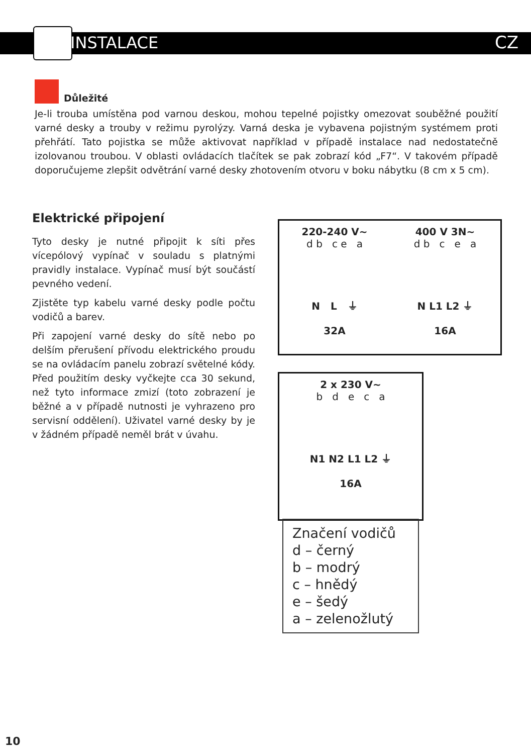INSTALACE CZ
Důležité
Je-li trouba umístěna pod varnou deskou, mohou tepelné pojistky omezovat souběžné použití varné desky a trouby v režimu pyrolýzy. Varná deska je vybavena pojistným systémem proti přehřátí. Tato pojistka se může aktivovat například v případě instalace nad nedostatečně izolovanou troubou. V oblasti ovládacích tlačítek se pak zobrazí kód „F7“. V takovém případě doporučujeme zlepšit odvětrání varné desky zhotovením otvoru v boku nábytku (8 cm x 5 cm).
Elektrické připojení
Tyto desky je nutné připojit k síti přes vícepólový vypínač v souladu s platnými pravidly instalace. Vypínač musí být součástí pevného vedení.
Zjistěte typ kabelu varné desky podle počtu vodičů a barev.
Při zapojení varné desky do sítě nebo po delším přerušení přívodu elektrického proudu se na ovládacím panelu zobrazí světelné kódy. Před použitím desky vyčkejte cca 30 sekund, než tyto informace zmizí (toto zobrazení je běžné a v případě nutnosti je vyhrazeno pro servisní oddělení). Uživatel varné desky by je v žádném případě neměl brát v úvahu.
220-240 V~
d b c e a
N L ⏚
32A
400 V 3N~
d b c e a
N L1 L2 ⏚
16A
2 x 230 V~
b d e c a
N1 N2 L1 L2 ⏚
16A
Značení vodičů
d – černý
b – modrý
c – hnědý
e – šedý
a – zelenožlutý
10